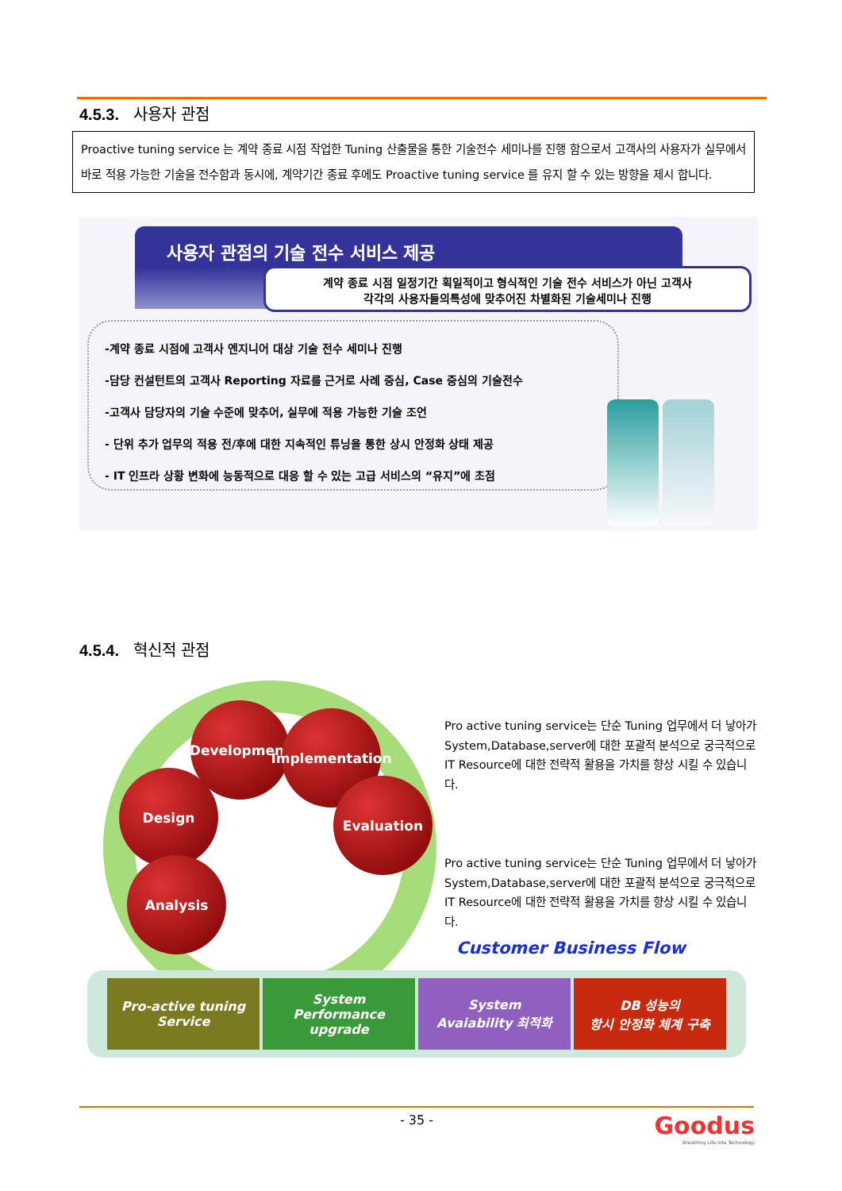4.5.3. 사용자 관점
Proactive tuning service 는 계약 종료 시점 작업한 Tuning 산출물을 통한 기술전수 세미나를 진행 함으로서 고객사의 사용자가 실무에서 바로 적용 가능한 기술을 전수함과 동시에, 계약기간 종료 후에도 Proactive tuning service 를 유지 할 수 있는 방향을 제시 합니다.
사용자 관점의 기술 전수 서비스 제공
계약 종료 시점 일정기간 획일적이고 형식적인 기술 전수 서비스가 아닌 고객사
각각의 사용자들의특성에 맞추어진 차별화된 기술세미나 진행
-계약 종료 시점에 고객사 엔지니어 대상 기술 전수 세미나 진행
-담당 컨설턴트의 고객사 Reporting 자료를 근거로 사례 중심, Case 중심의 기술전수
-고객사 담당자의 기술 수준에 맞추어, 실무에 적용 가능한 기술 조언
- 단위 추가 업무의 적용 전/후에 대한 지속적인 튜닝을 통한 상시 안정화 상태 제공
- IT 인프라 상황 변화에 능동적으로 대응 할 수 있는 고급 서비스의 “유지”에 초점
4.5.4. 혁신적 관점
Development
Implementation
Design Evaluation
Analysis
Pro active tuning service는 단순 Tuning 업무에서 더 낳아가 System,Database,server에 대한 포괄적 분석으로 궁극적으로 IT Resource에 대한 전략적 활용을 가치를 향상 시킬 수 있습니다.
Pro active tuning service는 단순 Tuning 업무에서 더 낳아가 System,Database,server에 대한 포괄적 분석으로 궁극적으로 IT Resource에 대한 전략적 활용을 가치를 향상 시킬 수 있습니다.
Customer Business Flow
Pro-active tuning
Service
System
Performance
upgrade
System
Avaiability 최적화
DB 성능의
항시 안정화 체계 구축
- 35 -
Goodus
Breathing Life into Technology